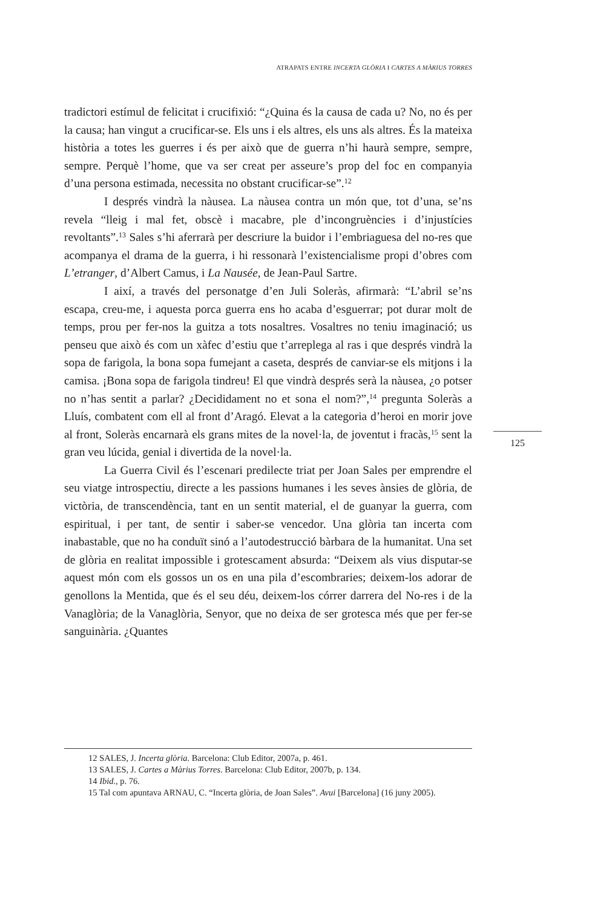ATRAPATS ENTRE INCERTA GLÒRIA I CARTES A MÀRIUS TORRES
tradictori estímul de felicitat i crucifixió: “¿Quina és la causa de cada u? No, no és per la causa; han vingut a crucificar-se. Els uns i els altres, els uns als altres. És la mateixa història a totes les guerres i és per això que de guerra n’hi haurà sempre, sempre, sempre. Perquè l’home, que va ser creat per asseure’s prop del foc en companyia d’una persona estimada, necessita no obstant crucificar-se”.<sup>12</sup>
I després vindrà la nàusea. La nàusea contra un món que, tot d’una, se’ns revela “lleig i mal fet, obscè i macabre, ple d’incongruències i d’injustícies revoltants”.<sup>13</sup> Sales s’hi aferrarà per descriure la buidor i l’embriaguesa del no-res que acompanya el drama de la guerra, i hi ressonarà l’existencialisme propi d’obres com L’etranger, d’Albert Camus, i La Nausée, de Jean-Paul Sartre.
I així, a través del personatge d’en Juli Soleràs, afirmarà: “L’abril se’ns escapa, creu-me, i aquesta porca guerra ens ho acaba d’esguerrar; pot durar molt de temps, prou per fer-nos la guitza a tots nosaltres. Vosaltres no teniu imaginació; us penseu que això és com un xàfec d’estiu que t’arreplega al ras i que després vindrà la sopa de farigola, la bona sopa fumejant a caseta, després de canviar-se els mitjons i la camisa. ¡Bona sopa de farigola tindreu! El que vindrà després serà la nàusea, ¿o potser no n’has sentit a parlar? ¿Decididament no et sona el nom?”,<sup>14</sup> pregunta Soleràs a Lluís, combatent com ell al front d’Aragó. Elevat a la categoria d’heroi en morir jove al front, Soleràs encarnarà els grans mites de la novel·la, de joventut i fracàs,<sup>15</sup> sent la gran veu lúcida, genial i divertida de la novel·la.
La Guerra Civil és l’escenari predilecte triat per Joan Sales per emprendre el seu viatge introspectiu, directe a les passions humanes i les seves ànsies de glòria, de victòria, de transcendència, tant en un sentit material, el de guanyar la guerra, com espiritual, i per tant, de sentir i saber-se vencedor. Una glòria tan incerta com inabastable, que no ha conduït sinó a l’autodestrucció bàrbara de la humanitat. Una set de glòria en realitat impossible i grotescament absurda: “Deixem als vius disputar-se aquest món com els gossos un os en una pila d’escombraries; deixem-los adorar de genollons la Mentida, que és el seu déu, deixem-los córrer darrera del No-res i de la Vanaglòria; de la Vanaglòria, Senyor, que no deixa de ser grotesca més que per fer-se sanguinària. ¿Quantes
125
12 SALES, J. Incerta glòria. Barcelona: Club Editor, 2007a, p. 461.
13 SALES, J. Cartes a Màrius Torres. Barcelona: Club Editor, 2007b, p. 134.
14 Ibid., p. 76.
15 Tal com apuntava ARNAU, C. “Incerta glòria, de Joan Sales”. Avui [Barcelona] (16 juny 2005).